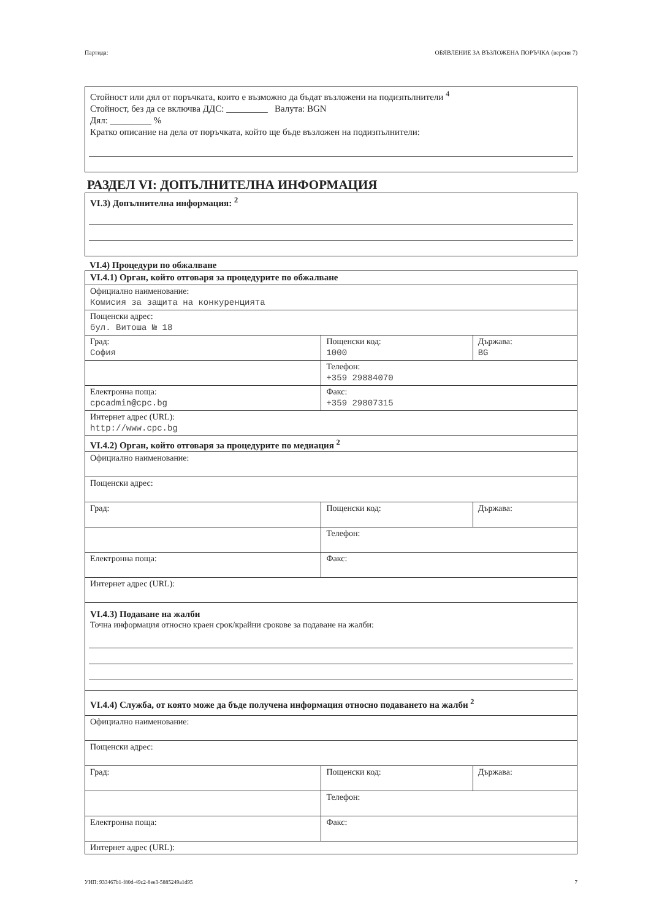Партида: ОБЯВЛЕНИЕ ЗА ВЪЗЛОЖЕНА ПОРЪЧКА (версия 7)
Стойност или дял от поръчката, които е възможно да бъдат възложени на подизпълнители <sup>4</sup>
Стойност, без да се включва ДДС: _________ Валута: BGN
Дял: _________ %
Кратко описание на дела от поръчката, който ще бъде възложен на подизпълнители:
РАЗДЕЛ VI: ДОПЪЛНИТЕЛНА ИНФОРМАЦИЯ
VI.3) Допълнителна информация: <sup>2</sup>
VI.4) Процедури по обжалване
| VI.4.1) Орган, който отговаря за процедурите по обжалване | | |
| Официално наименование: Комисия за защита на конкуренцията | | |
| Пощенски адрес: бул. Витоша № 18 | | |
| Град: София | Пощенски код: 1000 | Държава: BG |
| | Телефон: +359 29884070 | |
| Електронна поща: cpcadmin@cpc.bg | Факс: +359 29807315 | |
| Интернет адрес (URL): http://www.cpc.bg | | |
| VI.4.2) Орган, който отговаря за процедурите по медиация <sup>2</sup> | | |
| Официално наименование: | | |
| Пощенски адрес: | | |
| Град: | Пощенски код: | Държава: |
| | Телефон: | |
| Електронна поща: | Факс: | |
| Интернет адрес (URL): | | |
| VI.4.3) Подаване на жалби Точна информация относно краен срок/крайни срокове за подаване на жалби: | | |
| VI.4.4) Служба, от която може да бъде получена информация относно подаването на жалби <sup>2</sup> | | |
| Официално наименование: | | |
| Пощенски адрес: | | |
| Град: | Пощенски код: | Държава: |
| | Телефон: | |
| Електронна поща: | Факс: | |
| Интернет адрес (URL): | | |
УНП: 933467b1-f80d-49c2-8ee3-5885249a1d95 7